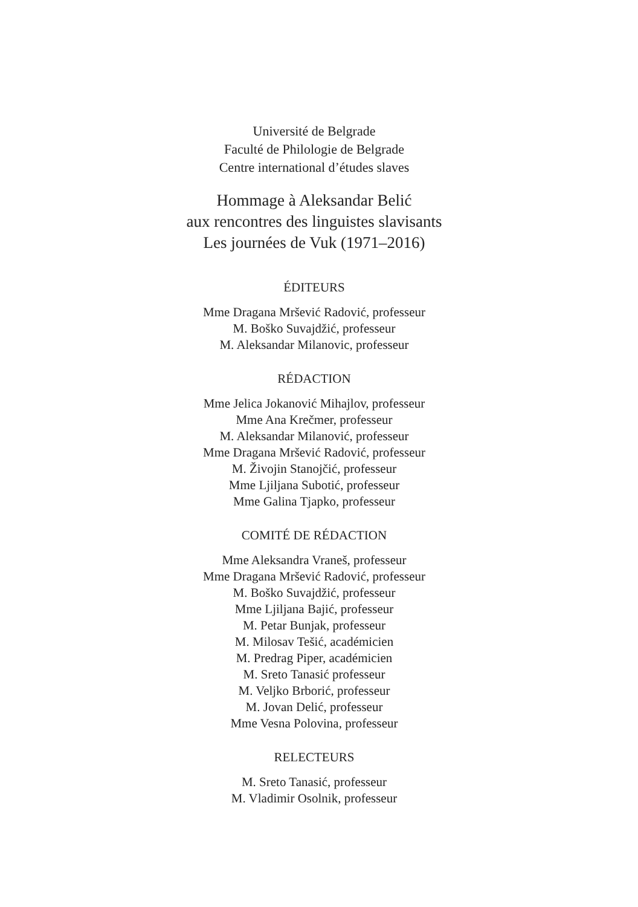Université de Belgrade
Faculté de Philologie de Belgrade
Centre international d’études slaves
Hommage à Aleksandar Belić
aux rencontres des linguistes slavisants
Les journées de Vuk (1971–2016)
ÉDITEURS
Mme Dragana Mršević Radović, professeur
M. Boško Suvajdžić, professeur
M. Aleksandar Milanovic, professeur
RÉDACTION
Mme Jelica Jokanović Mihajlov, professeur
Mme Ana Krečmer, professeur
M. Aleksandar Milanović, professeur
Mme Dragana Mršević Radović, professeur
M. Živojin Stanojčić, professeur
Mme Ljiljana Subotić, professeur
Mme Galina Tjapko, professeur
COMITÉ DE RÉDACTION
Mme Aleksandra Vraneš, professeur
Mme Dragana Mršević Radović, professeur
M. Boško Suvajdžić, professeur
Mme Ljiljana Bajić, professeur
M. Petar Bunjak, professeur
M. Milosav Tešić, académicien
M. Predrag Piper, académicien
M. Sreto Tanasić professeur
M. Veljko Brborić, professeur
M. Jovan Delić, professeur
Mme Vesna Polovina, professeur
RELECTEURS
M. Sreto Tanasić, professeur
M. Vladimir Osolnik, professeur